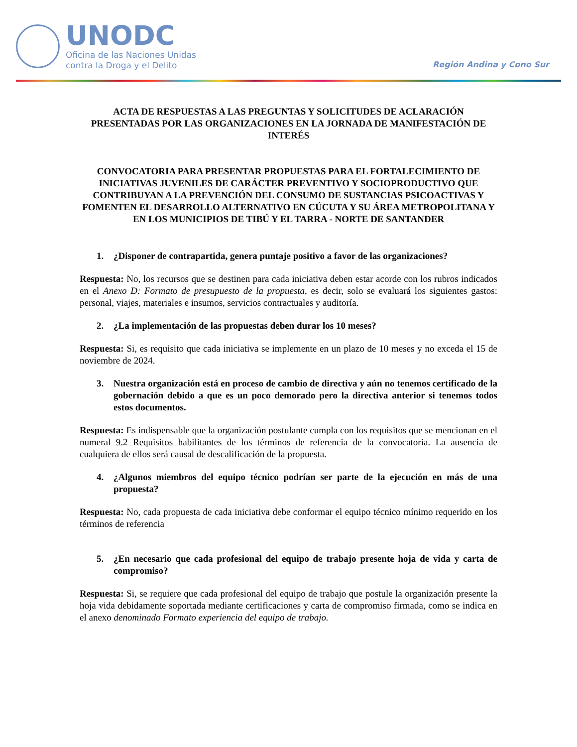UNODC
Oficina de las Naciones Unidas
contra la Droga y el Delito
Región Andina y Cono Sur
ACTA DE RESPUESTAS A LAS PREGUNTAS Y SOLICITUDES DE ACLARACIÓN PRESENTADAS POR LAS ORGANIZACIONES EN LA JORNADA DE MANIFESTACIÓN DE INTERÉS
CONVOCATORIA PARA PRESENTAR PROPUESTAS PARA EL FORTALECIMIENTO DE INICIATIVAS JUVENILES DE CARÁCTER PREVENTIVO Y SOCIOPRODUCTIVO QUE CONTRIBUYAN A LA PREVENCIÓN DEL CONSUMO DE SUSTANCIAS PSICOACTIVAS Y FOMENTEN EL DESARROLLO ALTERNATIVO EN CÚCUTA Y SU ÁREA METROPOLITANA Y EN LOS MUNICIPIOS DE TIBÚ Y EL TARRA - NORTE DE SANTANDER
1. ¿Disponer de contrapartida, genera puntaje positivo a favor de las organizaciones?
Respuesta: No, los recursos que se destinen para cada iniciativa deben estar acorde con los rubros indicados en el Anexo D: Formato de presupuesto de la propuesta, es decir, solo se evaluará los siguientes gastos: personal, viajes, materiales e insumos, servicios contractuales y auditoría.
2. ¿La implementación de las propuestas deben durar los 10 meses?
Respuesta: Si, es requisito que cada iniciativa se implemente en un plazo de 10 meses y no exceda el 15 de noviembre de 2024.
3. Nuestra organización está en proceso de cambio de directiva y aún no tenemos certificado de la gobernación debido a que es un poco demorado pero la directiva anterior si tenemos todos estos documentos.
Respuesta: Es indispensable que la organización postulante cumpla con los requisitos que se mencionan en el numeral 9.2 Requisitos habilitantes de los términos de referencia de la convocatoria. La ausencia de cualquiera de ellos será causal de descalificación de la propuesta.
4. ¿Algunos miembros del equipo técnico podrían ser parte de la ejecución en más de una propuesta?
Respuesta: No, cada propuesta de cada iniciativa debe conformar el equipo técnico mínimo requerido en los términos de referencia
5. ¿En necesario que cada profesional del equipo de trabajo presente hoja de vida y carta de compromiso?
Respuesta: Si, se requiere que cada profesional del equipo de trabajo que postule la organización presente la hoja vida debidamente soportada mediante certificaciones y carta de compromiso firmada, como se indica en el anexo denominado Formato experiencia del equipo de trabajo.